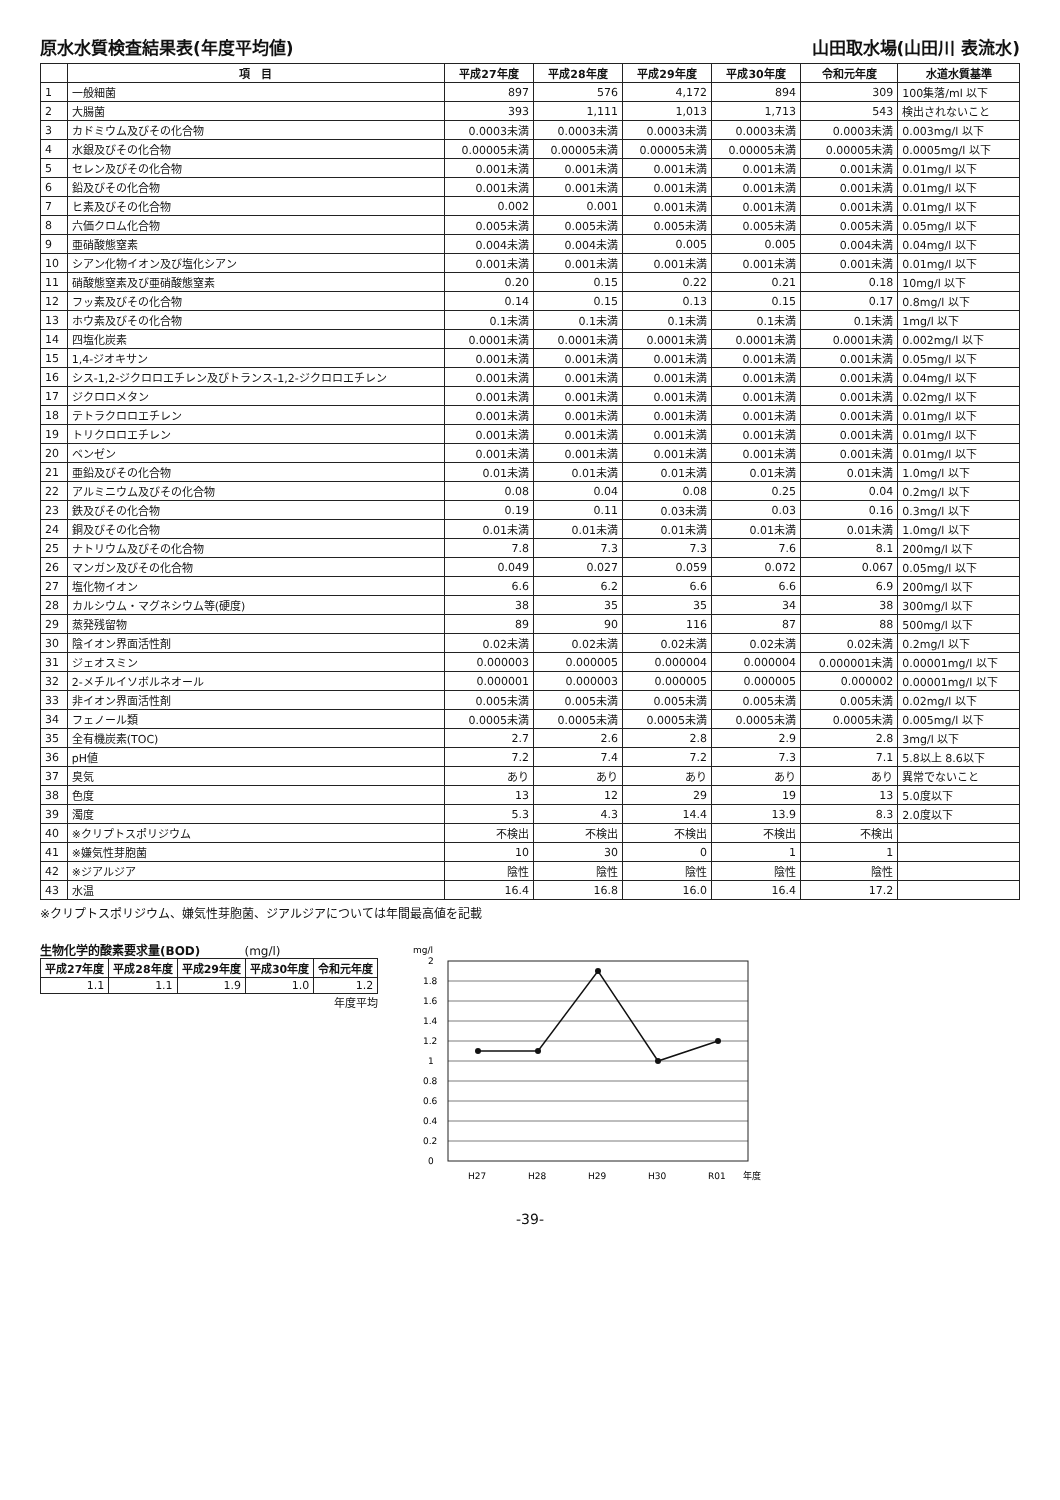原水水質検査結果表(年度平均値) 山田取水場(山田川 表流水)
| | 項 目 | 平成27年度 | 平成28年度 | 平成29年度 | 平成30年度 | 令和元年度 | 水道水質基準 |
| --- | --- | --- | --- | --- | --- | --- | --- |
| 1 | 一般細菌 | 897 | 576 | 4,172 | 894 | 309 | 100集落/ml 以下 |
| 2 | 大腸菌 | 393 | 1,111 | 1,013 | 1,713 | 543 | 検出されないこと |
| 3 | カドミウム及びその化合物 | 0.0003未満 | 0.0003未満 | 0.0003未満 | 0.0003未満 | 0.0003未満 | 0.003mg/l 以下 |
| 4 | 水銀及びその化合物 | 0.00005未満 | 0.00005未満 | 0.00005未満 | 0.00005未満 | 0.00005未満 | 0.0005mg/l 以下 |
| 5 | セレン及びその化合物 | 0.001未満 | 0.001未満 | 0.001未満 | 0.001未満 | 0.001未満 | 0.01mg/l 以下 |
| 6 | 鉛及びその化合物 | 0.001未満 | 0.001未満 | 0.001未満 | 0.001未満 | 0.001未満 | 0.01mg/l 以下 |
| 7 | ヒ素及びその化合物 | 0.002 | 0.001 | 0.001未満 | 0.001未満 | 0.001未満 | 0.01mg/l 以下 |
| 8 | 六価クロム化合物 | 0.005未満 | 0.005未満 | 0.005未満 | 0.005未満 | 0.005未満 | 0.05mg/l 以下 |
| 9 | 亜硝酸態窒素 | 0.004未満 | 0.004未満 | 0.005 | 0.005 | 0.004未満 | 0.04mg/l 以下 |
| 10 | シアン化物イオン及び塩化シアン | 0.001未満 | 0.001未満 | 0.001未満 | 0.001未満 | 0.001未満 | 0.01mg/l 以下 |
| 11 | 硝酸態窒素及び亜硝酸態窒素 | 0.20 | 0.15 | 0.22 | 0.21 | 0.18 | 10mg/l 以下 |
| 12 | フッ素及びその化合物 | 0.14 | 0.15 | 0.13 | 0.15 | 0.17 | 0.8mg/l 以下 |
| 13 | ホウ素及びその化合物 | 0.1未満 | 0.1未満 | 0.1未満 | 0.1未満 | 0.1未満 | 1mg/l 以下 |
| 14 | 四塩化炭素 | 0.0001未満 | 0.0001未満 | 0.0001未満 | 0.0001未満 | 0.0001未満 | 0.002mg/l 以下 |
| 15 | 1,4-ジオキサン | 0.001未満 | 0.001未満 | 0.001未満 | 0.001未満 | 0.001未満 | 0.05mg/l 以下 |
| 16 | シス-1,2-ジクロロエチレン及びトランス-1,2-ジクロロエチレン | 0.001未満 | 0.001未満 | 0.001未満 | 0.001未満 | 0.001未満 | 0.04mg/l 以下 |
| 17 | ジクロロメタン | 0.001未満 | 0.001未満 | 0.001未満 | 0.001未満 | 0.001未満 | 0.02mg/l 以下 |
| 18 | テトラクロロエチレン | 0.001未満 | 0.001未満 | 0.001未満 | 0.001未満 | 0.001未満 | 0.01mg/l 以下 |
| 19 | トリクロロエチレン | 0.001未満 | 0.001未満 | 0.001未満 | 0.001未満 | 0.001未満 | 0.01mg/l 以下 |
| 20 | ベンゼン | 0.001未満 | 0.001未満 | 0.001未満 | 0.001未満 | 0.001未満 | 0.01mg/l 以下 |
| 21 | 亜鉛及びその化合物 | 0.01未満 | 0.01未満 | 0.01未満 | 0.01未満 | 0.01未満 | 1.0mg/l 以下 |
| 22 | アルミニウム及びその化合物 | 0.08 | 0.04 | 0.08 | 0.25 | 0.04 | 0.2mg/l 以下 |
| 23 | 鉄及びその化合物 | 0.19 | 0.11 | 0.03未満 | 0.03 | 0.16 | 0.3mg/l 以下 |
| 24 | 銅及びその化合物 | 0.01未満 | 0.01未満 | 0.01未満 | 0.01未満 | 0.01未満 | 1.0mg/l 以下 |
| 25 | ナトリウム及びその化合物 | 7.8 | 7.3 | 7.3 | 7.6 | 8.1 | 200mg/l 以下 |
| 26 | マンガン及びその化合物 | 0.049 | 0.027 | 0.059 | 0.072 | 0.067 | 0.05mg/l 以下 |
| 27 | 塩化物イオン | 6.6 | 6.2 | 6.6 | 6.6 | 6.9 | 200mg/l 以下 |
| 28 | カルシウム・マグネシウム等(硬度) | 38 | 35 | 35 | 34 | 38 | 300mg/l 以下 |
| 29 | 蒸発残留物 | 89 | 90 | 116 | 87 | 88 | 500mg/l 以下 |
| 30 | 陰イオン界面活性剤 | 0.02未満 | 0.02未満 | 0.02未満 | 0.02未満 | 0.02未満 | 0.2mg/l 以下 |
| 31 | ジェオスミン | 0.000003 | 0.000005 | 0.000004 | 0.000004 | 0.000001未満 | 0.00001mg/l 以下 |
| 32 | 2-メチルイソボルネオール | 0.000001 | 0.000003 | 0.000005 | 0.000005 | 0.000002 | 0.00001mg/l 以下 |
| 33 | 非イオン界面活性剤 | 0.005未満 | 0.005未満 | 0.005未満 | 0.005未満 | 0.005未満 | 0.02mg/l 以下 |
| 34 | フェノール類 | 0.0005未満 | 0.0005未満 | 0.0005未満 | 0.0005未満 | 0.0005未満 | 0.005mg/l 以下 |
| 35 | 全有機炭素(TOC) | 2.7 | 2.6 | 2.8 | 2.9 | 2.8 | 3mg/l 以下 |
| 36 | pH値 | 7.2 | 7.4 | 7.2 | 7.3 | 7.1 | 5.8以上 8.6以下 |
| 37 | 臭気 | あり | あり | あり | あり | あり | 異常でないこと |
| 38 | 色度 | 13 | 12 | 29 | 19 | 13 | 5.0度以下 |
| 39 | 濁度 | 5.3 | 4.3 | 14.4 | 13.9 | 8.3 | 2.0度以下 |
| 40 | ※クリプトスポリジウム | 不検出 | 不検出 | 不検出 | 不検出 | 不検出 | |
| 41 | ※嫌気性芽胞菌 | 10 | 30 | 0 | 1 | 1 | |
| 42 | ※ジアルジア | 陰性 | 陰性 | 陰性 | 陰性 | 陰性 | |
| 43 | 水温 | 16.4 | 16.8 | 16.0 | 16.4 | 17.2 | |
※クリプトスポリジウム、嫌気性芽胞菌、ジアルジアについては年間最高値を記載
生物化学的酸素要求量(BOD) (mg/l)
| 平成27年度 | 平成28年度 | 平成29年度 | 平成30年度 | 令和元年度 |
| --- | --- | --- | --- | --- |
| 1.1 | 1.1 | 1.9 | 1.0 | 1.2 |
年度平均
mg/l
2
1.8
1.6
1.4
1.2
1
0.8
0.6
0.4
0.2
0
H27
H28
H29
H30
R01
年度
-39-